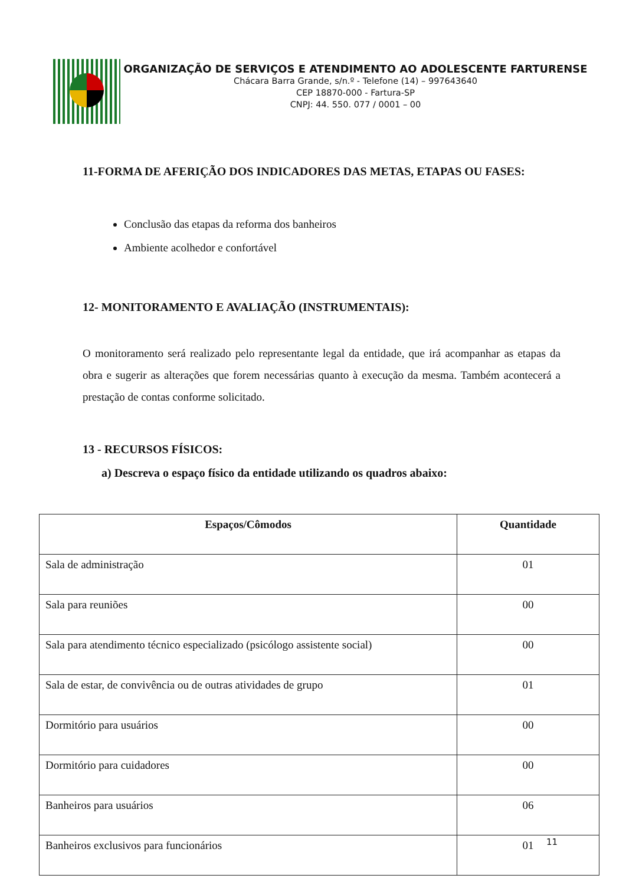ORGANIZAÇÃO DE SERVIÇOS E ATENDIMENTO AO ADOLESCENTE FARTURENSE
Chácara Barra Grande, s/n.º - Telefone (14) – 997643640
CEP 18870-000 - Fartura-SP
CNPJ: 44. 550. 077 / 0001 – 00
11-FORMA DE AFERIÇÃO DOS INDICADORES DAS METAS, ETAPAS OU FASES:
Conclusão das etapas da reforma dos banheiros
Ambiente acolhedor e confortável
12- MONITORAMENTO E AVALIAÇÃO (INSTRUMENTAIS):
O monitoramento será realizado pelo representante legal da entidade, que irá acompanhar as etapas da obra e sugerir as alterações que forem necessárias quanto à execução da mesma. Também acontecerá a prestação de contas conforme solicitado.
13 - RECURSOS FÍSICOS:
a) Descreva o espaço físico da entidade utilizando os quadros abaixo:
| Espaços/Cômodos | Quantidade |
| --- | --- |
| Sala de administração | 01 |
| Sala para reuniões | 00 |
| Sala para atendimento técnico especializado (psicólogo assistente social) | 00 |
| Sala de estar, de convivência ou de outras atividades de grupo | 01 |
| Dormitório para usuários | 00 |
| Dormitório para cuidadores | 00 |
| Banheiros para usuários | 06 |
| Banheiros exclusivos para funcionários | 01 |
11